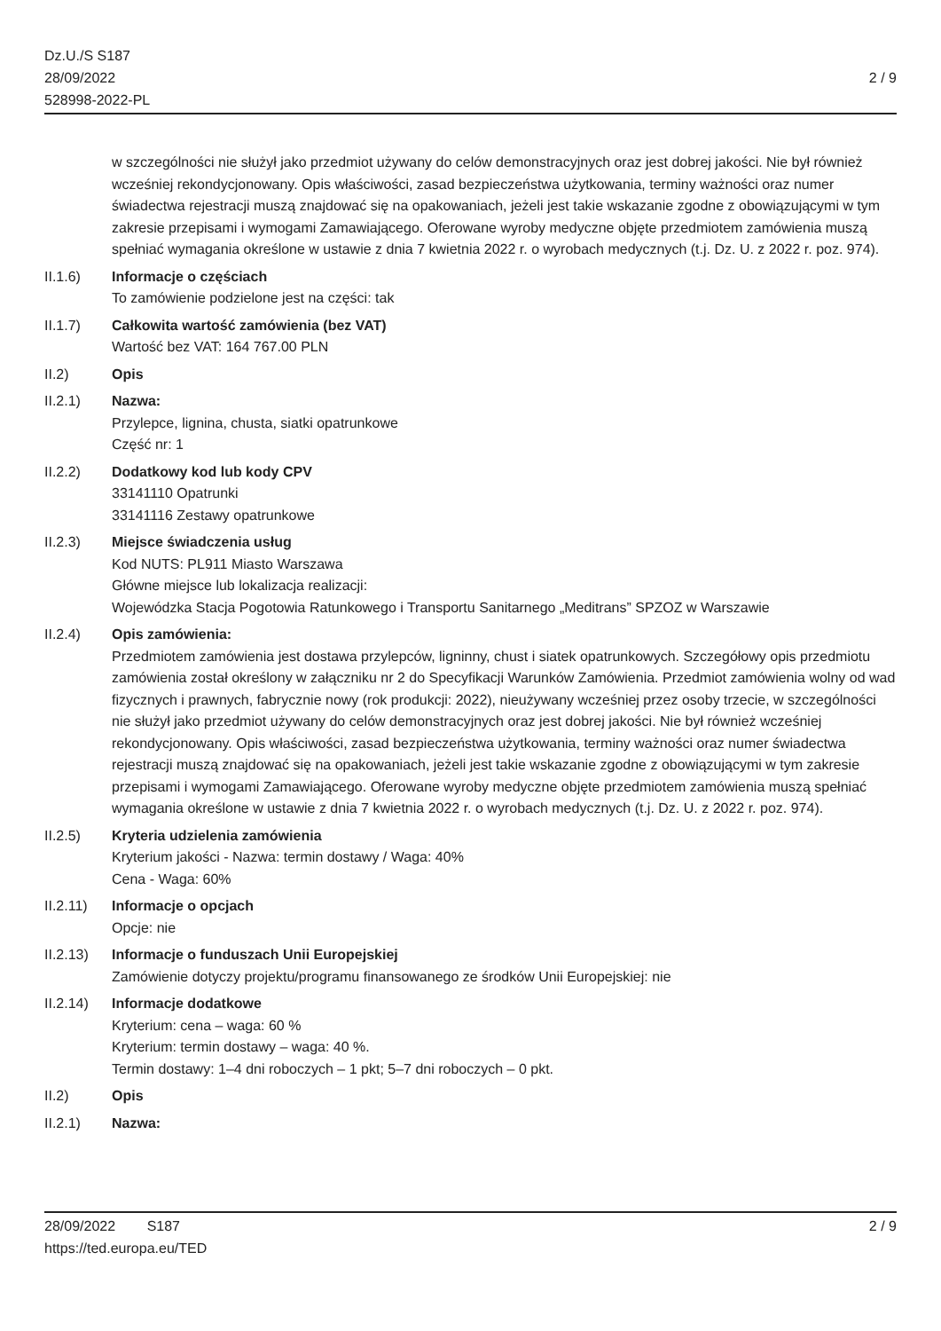Dz.U./S S187
28/09/2022
528998-2022-PL
2 / 9
w szczególności nie służył jako przedmiot używany do celów demonstracyjnych oraz jest dobrej jakości. Nie był również wcześniej rekondycjonowany. Opis właściwości, zasad bezpieczeństwa użytkowania, terminy ważności oraz numer świadectwa rejestracji muszą znajdować się na opakowaniach, jeżeli jest takie wskazanie zgodne z obowiązującymi w tym zakresie przepisami i wymogami Zamawiającego. Oferowane wyroby medyczne objęte przedmiotem zamówienia muszą spełniać wymagania określone w ustawie z dnia 7 kwietnia 2022 r. o wyrobach medycznych (t.j. Dz. U. z 2022 r. poz. 974).
II.1.6) Informacje o częściach
To zamówienie podzielone jest na części: tak
II.1.7) Całkowita wartość zamówienia (bez VAT)
Wartość bez VAT: 164 767.00 PLN
II.2) Opis
II.2.1) Nazwa:
Przylepce, lignina, chusta, siatki opatrunkowe
Część nr: 1
II.2.2) Dodatkowy kod lub kody CPV
33141110 Opatrunki
33141116 Zestawy opatrunkowe
II.2.3) Miejsce świadczenia usług
Kod NUTS: PL911 Miasto Warszawa
Główne miejsce lub lokalizacja realizacji:
Wojewódzka Stacja Pogotowia Ratunkowego i Transportu Sanitarnego „Meditrans” SPZOZ w Warszawie
II.2.4) Opis zamówienia:
Przedmiotem zamówienia jest dostawa przylepców, ligninny, chust i siatek opatrunkowych. Szczegółowy opis przedmiotu zamówienia został określony w załączniku nr 2 do Specyfikacji Warunków Zamówienia. Przedmiot zamówienia wolny od wad fizycznych i prawnych, fabrycznie nowy (rok produkcji: 2022), nieużywany wcześniej przez osoby trzecie, w szczególności nie służył jako przedmiot używany do celów demonstracyjnych oraz jest dobrej jakości. Nie był również wcześniej rekondycjonowany. Opis właściwości, zasad bezpieczeństwa użytkowania, terminy ważności oraz numer świadectwa rejestracji muszą znajdować się na opakowaniach, jeżeli jest takie wskazanie zgodne z obowiązującymi w tym zakresie przepisami i wymogami Zamawiającego. Oferowane wyroby medyczne objęte przedmiotem zamówienia muszą spełniać wymagania określone w ustawie z dnia 7 kwietnia 2022 r. o wyrobach medycznych (t.j. Dz. U. z 2022 r. poz. 974).
II.2.5) Kryteria udzielenia zamówienia
Kryterium jakości - Nazwa: termin dostawy / Waga: 40%
Cena - Waga: 60%
II.2.11)
Informacje o opcjach
Opcje: nie
II.2.13)
Informacje o funduszach Unii Europejskiej
Zamówienie dotyczy projektu/programu finansowanego ze środków Unii Europejskiej: nie
II.2.14)
Informacje dodatkowe
Kryterium: cena – waga: 60 %
Kryterium: termin dostawy – waga: 40 %.
Termin dostawy: 1–4 dni roboczych – 1 pkt; 5–7 dni roboczych – 0 pkt.
II.2) Opis
II.2.1) Nazwa:
28/09/2022 S187 2 / 9
https://ted.europa.eu/TED